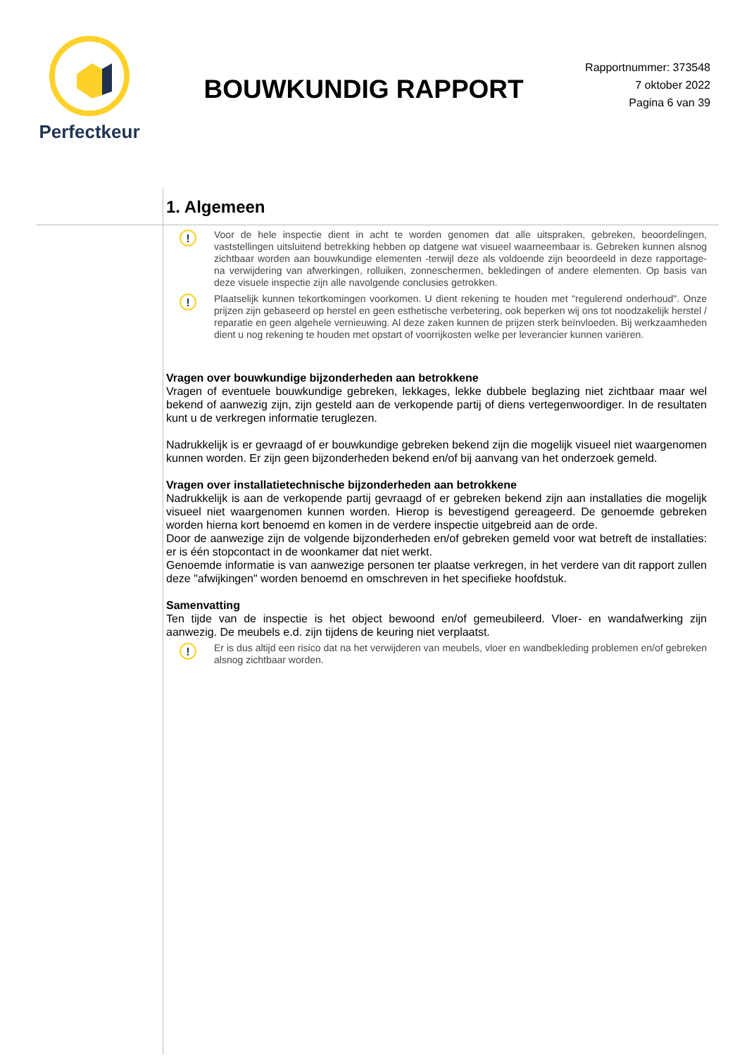Perfectkeur
BOUWKUNDIG RAPPORT
Rapportnummer: 373548
7 oktober 2022
Pagina 6 van 39
1. Algemeen
!
Voor de hele inspectie dient in acht te worden genomen dat alle uitspraken, gebreken, beoordelingen, vaststellingen uitsluitend betrekking hebben op datgene wat visueel waarneembaar is. Gebreken kunnen alsnog zichtbaar worden aan bouwkundige elementen -terwijl deze als voldoende zijn beoordeeld in deze rapportage- na verwijdering van afwerkingen, rolluiken, zonneschermen, bekledingen of andere elementen. Op basis van deze visuele inspectie zijn alle navolgende conclusies getrokken.
!
Plaatselijk kunnen tekortkomingen voorkomen. U dient rekening te houden met "regulerend onderhoud". Onze prijzen zijn gebaseerd op herstel en geen esthetische verbetering, ook beperken wij ons tot noodzakelijk herstel / reparatie en geen algehele vernieuwing. Al deze zaken kunnen de prijzen sterk beïnvloeden. Bij werkzaamheden dient u nog rekening te houden met opstart of voorrijkosten welke per leverancier kunnen variëren.
Vragen over bouwkundige bijzonderheden aan betrokkene
Vragen of eventuele bouwkundige gebreken, lekkages, lekke dubbele beglazing niet zichtbaar maar wel bekend of aanwezig zijn, zijn gesteld aan de verkopende partij of diens vertegenwoordiger. In de resultaten kunt u de verkregen informatie teruglezen.
Nadrukkelijk is er gevraagd of er bouwkundige gebreken bekend zijn die mogelijk visueel niet waargenomen kunnen worden. Er zijn geen bijzonderheden bekend en/of bij aanvang van het onderzoek gemeld.
Vragen over installatietechnische bijzonderheden aan betrokkene
Nadrukkelijk is aan de verkopende partij gevraagd of er gebreken bekend zijn aan installaties die mogelijk visueel niet waargenomen kunnen worden. Hierop is bevestigend gereageerd. De genoemde gebreken worden hierna kort benoemd en komen in de verdere inspectie uitgebreid aan de orde.
Door de aanwezige zijn de volgende bijzonderheden en/of gebreken gemeld voor wat betreft de installaties: er is één stopcontact in de woonkamer dat niet werkt.
Genoemde informatie is van aanwezige personen ter plaatse verkregen, in het verdere van dit rapport zullen deze "afwijkingen" worden benoemd en omschreven in het specifieke hoofdstuk.
Samenvatting
Ten tijde van de inspectie is het object bewoond en/of gemeubileerd. Vloer- en wandafwerking zijn aanwezig. De meubels e.d. zijn tijdens de keuring niet verplaatst.
!
Er is dus altijd een risico dat na het verwijderen van meubels, vloer en wandbekleding problemen en/of gebreken alsnog zichtbaar worden.